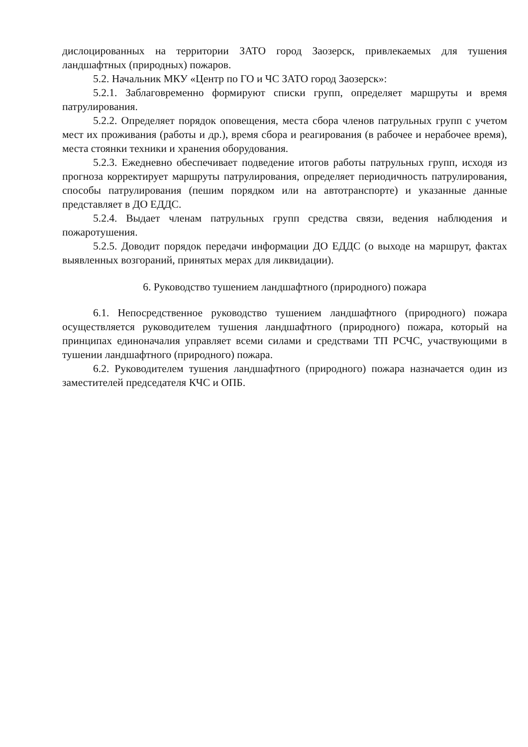дислоцированных на территории ЗАТО город Заозерск, привлекаемых для тушения ландшафтных (природных) пожаров.
5.2. Начальник МКУ «Центр по ГО и ЧС ЗАТО город Заозерск»:
5.2.1. Заблаговременно формируют списки групп, определяет маршруты и время патрулирования.
5.2.2. Определяет порядок оповещения, места сбора членов патрульных групп с учетом мест их проживания (работы и др.), время сбора и реагирования (в рабочее и нерабочее время), места стоянки техники и хранения оборудования.
5.2.3. Ежедневно обеспечивает подведение итогов работы патрульных групп, исходя из прогноза корректирует маршруты патрулирования, определяет периодичность патрулирования, способы патрулирования (пешим порядком или на автотранспорте) и указанные данные представляет в ДО ЕДДС.
5.2.4. Выдает членам патрульных групп средства связи, ведения наблюдения и пожаротушения.
5.2.5. Доводит порядок передачи информации ДО ЕДДС (о выходе на маршрут, фактах выявленных возгораний, принятых мерах для ликвидации).
6. Руководство тушением ландшафтного (природного) пожара
6.1. Непосредственное руководство тушением ландшафтного (природного) пожара осуществляется руководителем тушения ландшафтного (природного) пожара, который на принципах единоначалия управляет всеми силами и средствами ТП РСЧС, участвующими в тушении ландшафтного (природного) пожара.
6.2. Руководителем тушения ландшафтного (природного) пожара назначается один из заместителей председателя КЧС и ОПБ.